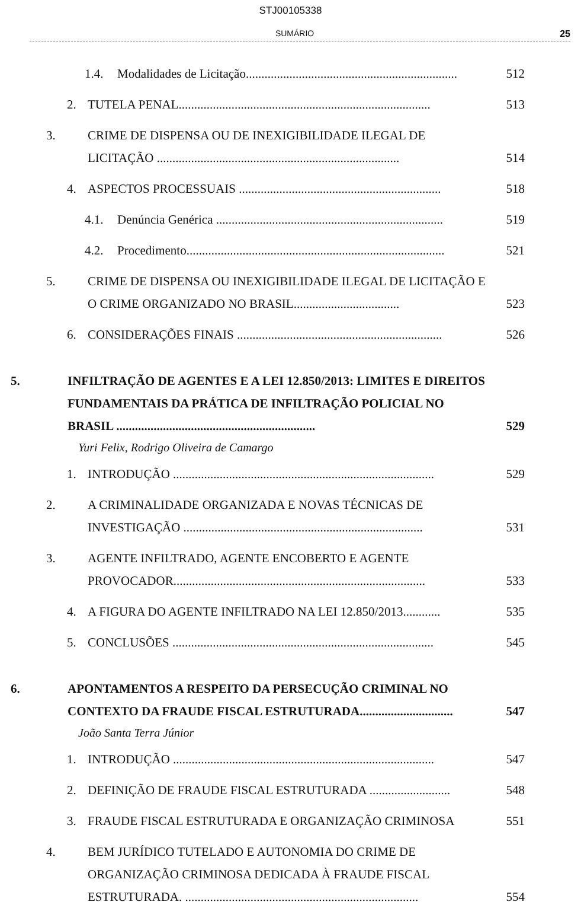STJ00105338
SUMÁRIO 25
1.4. Modalidades de Licitação.................................................................... 512
2. TUTELA PENAL................................................................................. 513
3. CRIME DE DISPENSA OU DE INEXIGIBILIDADE ILEGAL DE LICITAÇÃO .............................................................................. 514
4. ASPECTOS PROCESSUAIS ................................................................. 518
4.1. Denúncia Genérica ......................................................................... 519
4.2. Procedimento................................................................................... 521
5. CRIME DE DISPENSA OU INEXIGIBILIDADE ILEGAL DE LICITAÇÃO E O CRIME ORGANIZADO NO BRASIL.................................. 523
6. CONSIDERAÇÕES FINAIS .................................................................. 526
5. INFILTRAÇÃO DE AGENTES E A LEI 12.850/2013: LIMITES E DIREITOS FUNDAMENTAIS DA PRÁTICA DE INFILTRAÇÃO POLICIAL NO BRASIL ................................................................ 529
Yuri Felix, Rodrigo Oliveira de Camargo
1. INTRODUÇÃO .................................................................................... 529
2. A CRIMINALIDADE ORGANIZADA E NOVAS TÉCNICAS DE INVESTIGAÇÃO ............................................................................. 531
3. AGENTE INFILTRADO, AGENTE ENCOBERTO E AGENTE PROVOCADOR................................................................................. 533
4. A FIGURA DO AGENTE INFILTRADO NA LEI 12.850/2013............ 535
5. CONCLUSÕES .................................................................................... 545
6. APONTAMENTOS A RESPEITO DA PERSECUÇÃO CRIMINAL NO CONTEXTO DA FRAUDE FISCAL ESTRUTURADA.............................. 547
João Santa Terra Júnior
1. INTRODUÇÃO .................................................................................... 547
2. DEFINIÇÃO DE FRAUDE FISCAL ESTRUTURADA .......................... 548
3. FRAUDE FISCAL ESTRUTURADA E ORGANIZAÇÃO CRIMINOSA 551
4. BEM JURÍDICO TUTELADO E AUTONOMIA DO CRIME DE ORGANIZAÇÃO CRIMINOSA DEDICADA À FRAUDE FISCAL ESTRUTURADA. ........................................................................... 554